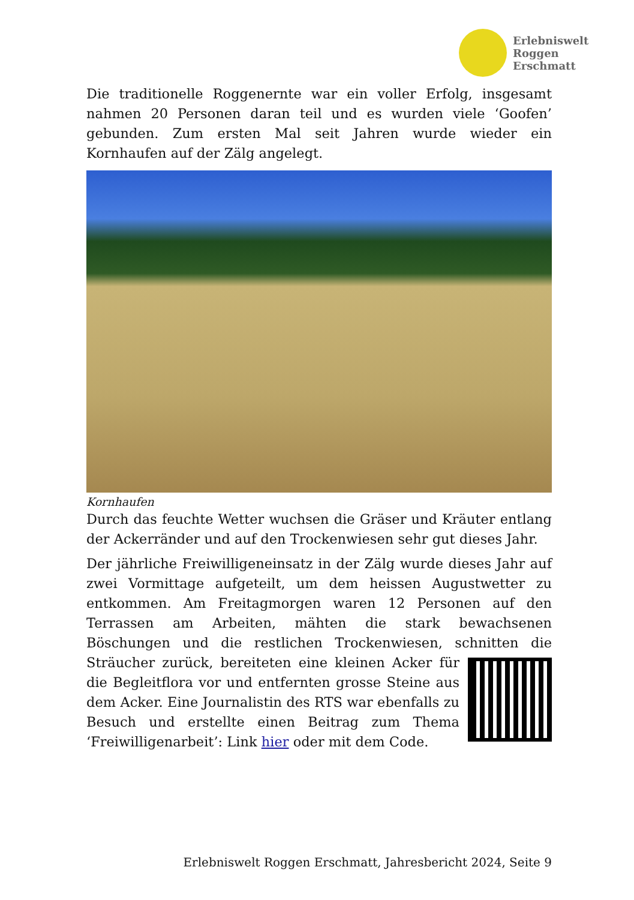Erlebniswelt
Roggen
Erschmatt
Die traditionelle Roggenernte war ein voller Erfolg, insgesamt nahmen 20 Personen daran teil und es wurden viele ‘Goofen’ gebunden. Zum ersten Mal seit Jahren wurde wieder ein Kornhaufen auf der Zälg angelegt.
Kornhaufen
Durch das feuchte Wetter wuchsen die Gräser und Kräuter entlang der Ackerränder und auf den Trockenwiesen sehr gut dieses Jahr.
Der jährliche Freiwilligeneinsatz in der Zälg wurde dieses Jahr auf zwei Vormittage aufgeteilt, um dem heissen Augustwetter zu entkommen. Am Freitagmorgen waren 12 Personen auf den Terrassen am Arbeiten, mähten die stark bewachsenen Böschungen und die restlichen Trockenwiesen, schnitten die Sträucher zurück, bereiteten eine kleinen Acker für die Begleitflora vor und entfernten grosse Steine aus dem Acker. Eine Journalistin des RTS war ebenfalls zu Besuch und erstellte einen Beitrag zum Thema ‘Freiwilligenarbeit’: Link hier oder mit dem Code.
Erlebniswelt Roggen Erschmatt, Jahresbericht 2024, Seite 9